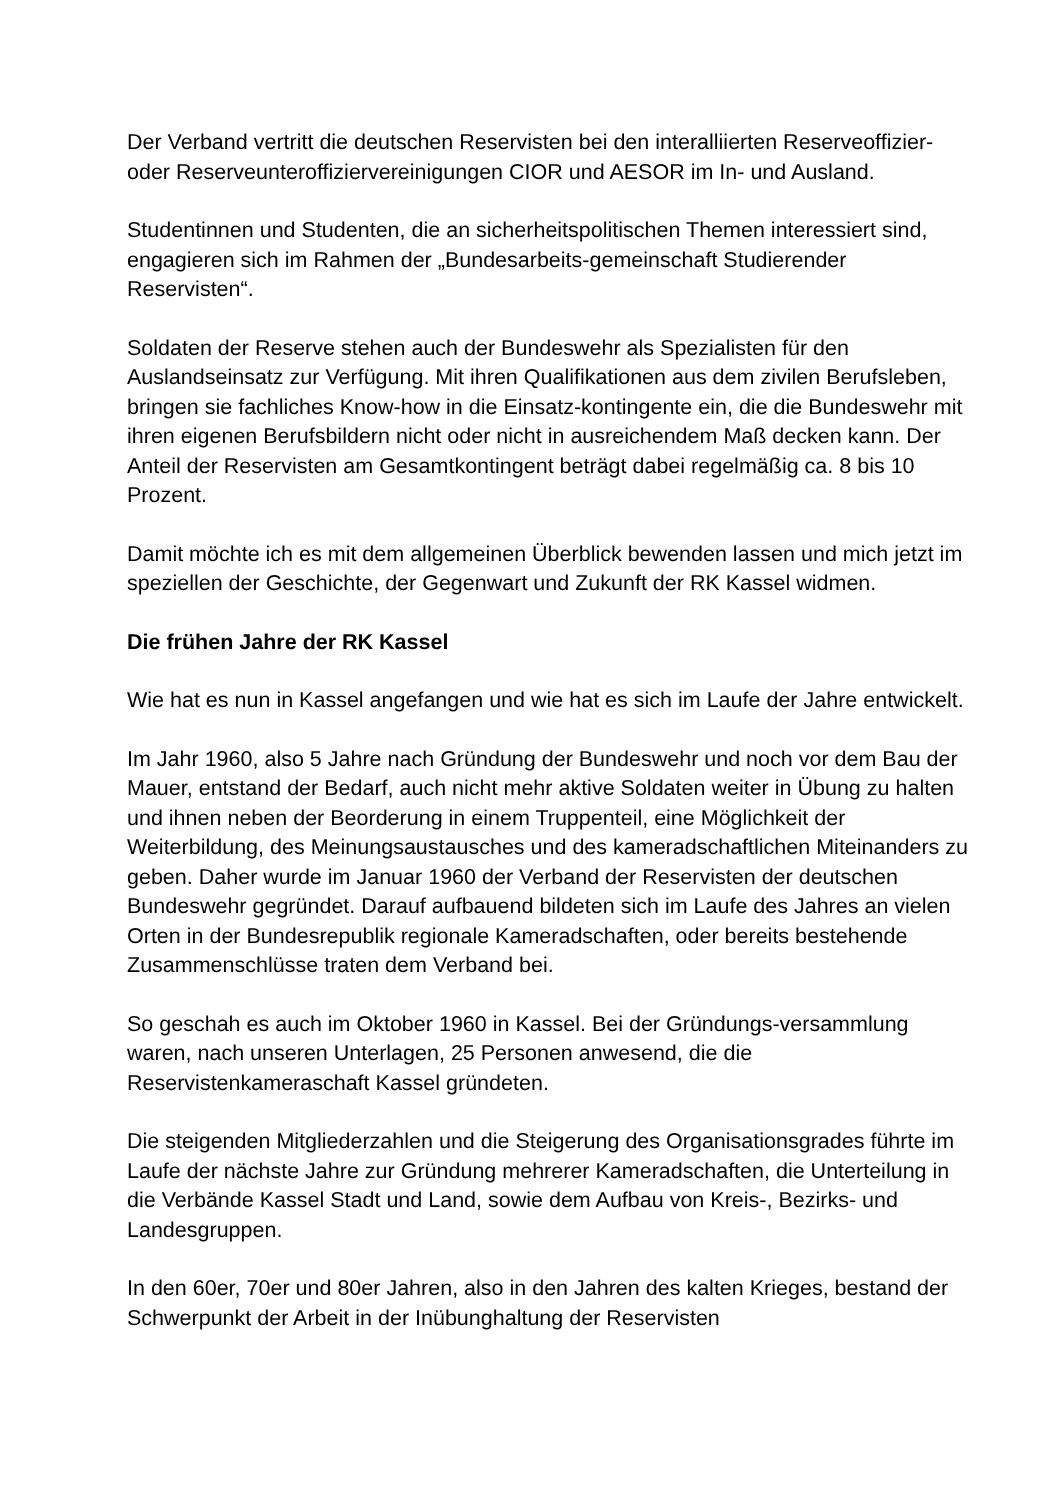Der Verband vertritt die deutschen Reservisten bei den interalliierten Reserveoffizier- oder Reserveunteroffiziervereinigungen CIOR und AESOR im In- und Ausland.
Studentinnen und Studenten, die an sicherheitspolitischen Themen interessiert sind, engagieren sich im Rahmen der „Bundesarbeits-gemeinschaft Studierender Reservisten“.
Soldaten der Reserve stehen auch der Bundeswehr als Spezialisten für den Auslandseinsatz zur Verfügung. Mit ihren Qualifikationen aus dem zivilen Berufsleben, bringen sie fachliches Know-how in die Einsatz-kontingente ein, die die Bundeswehr mit ihren eigenen Berufsbildern nicht oder nicht in ausreichendem Maß decken kann. Der Anteil der Reservisten am Gesamtkontingent beträgt dabei regelmäßig ca. 8 bis 10 Prozent.
Damit möchte ich es mit dem allgemeinen Überblick bewenden lassen und mich jetzt im speziellen der Geschichte, der Gegenwart und Zukunft der RK Kassel widmen.
Die frühen Jahre der RK Kassel
Wie hat es nun in Kassel angefangen und wie hat es sich im Laufe der Jahre entwickelt.
Im Jahr 1960, also 5 Jahre nach Gründung der Bundeswehr und noch vor dem Bau der Mauer, entstand der Bedarf, auch nicht mehr aktive Soldaten weiter in Übung zu halten und ihnen neben der Beorderung in einem Truppenteil, eine Möglichkeit der Weiterbildung, des Meinungsaustausches und des kameradschaftlichen Miteinanders zu geben. Daher wurde im Januar 1960 der Verband der Reservisten der deutschen Bundeswehr gegründet. Darauf aufbauend bildeten sich im Laufe des Jahres an vielen Orten in der Bundesrepublik regionale Kameradschaften, oder bereits bestehende Zusammenschlüsse traten dem Verband bei.
So geschah es auch im Oktober 1960 in Kassel. Bei der Gründungs-versammlung waren, nach unseren Unterlagen, 25 Personen anwesend, die die Reservistenkameraschaft Kassel gründeten.
Die steigenden Mitgliederzahlen und die Steigerung des Organisationsgrades führte im Laufe der nächste Jahre zur Gründung mehrerer Kameradschaften, die Unterteilung in die Verbände Kassel Stadt und Land, sowie dem Aufbau von Kreis-, Bezirks- und Landesgruppen.
In den 60er, 70er und 80er Jahren, also in den Jahren des kalten Krieges, bestand der Schwerpunkt der Arbeit in der Inübunghaltung der Reservisten